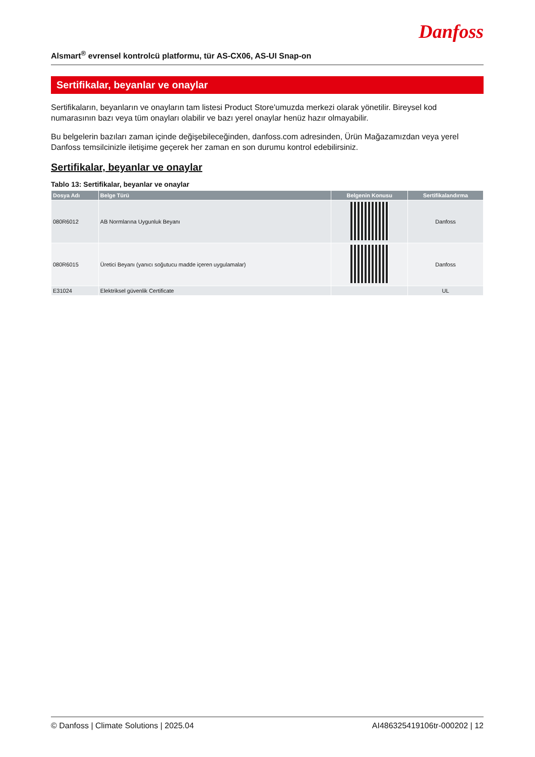Danfoss
Alsmart<sup>®</sup> evrensel kontrolcü platformu, tür AS-CX06, AS-UI Snap-on
Sertifikalar, beyanlar ve onaylar
Sertifikaların, beyanların ve onayların tam listesi Product Store'umuzda merkezi olarak yönetilir. Bireysel kod numarasının bazı veya tüm onayları olabilir ve bazı yerel onaylar henüz hazır olmayabilir.
Bu belgelerin bazıları zaman içinde değişebileceğinden, danfoss.com adresinden, Ürün Mağazamızdan veya yerel Danfoss temsilcinizle iletişime geçerek her zaman en son durumu kontrol edebilirsiniz.
Sertifikalar, beyanlar ve onaylar
Tablo 13: Sertifikalar, beyanlar ve onaylar
| Dosya Adı | Belge Türü | Belgenin Konusu | Sertifikalandırma |
| --- | --- | --- | --- |
| 080R6012 | AB Normlarına Uygunluk Beyanı | | Danfoss |
| 080R6015 | Üretici Beyanı (yanıcı soğutucu madde içeren uygulamalar) | | Danfoss |
| E31024 | Elektriksel güvenlik Certificate | | UL |
© Danfoss | Climate Solutions | 2025.04 AI486325419106tr-000202 | 12